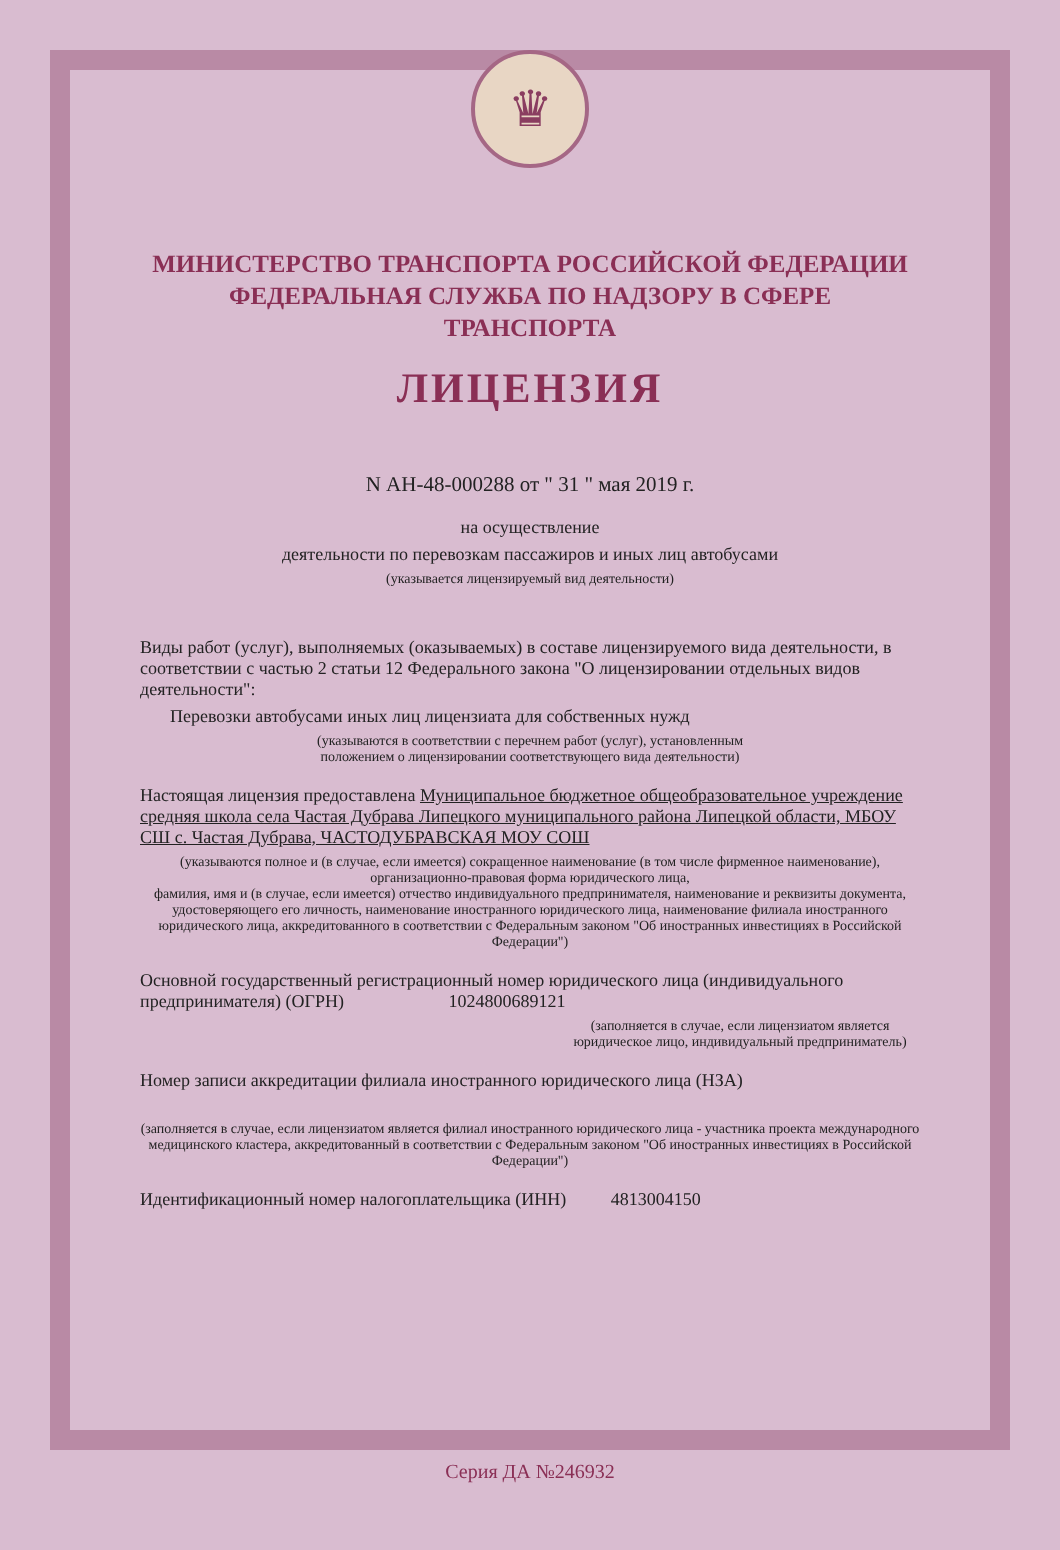♛
МИНИСТЕРСТВО ТРАНСПОРТА РОССИЙСКОЙ ФЕДЕРАЦИИ
ФЕДЕРАЛЬНАЯ СЛУЖБА ПО НАДЗОРУ В СФЕРЕ ТРАНСПОРТА
ЛИЦЕНЗИЯ
N АН-48-000288 от " 31 " мая 2019 г.
на осуществление
деятельности по перевозкам пассажиров и иных лиц автобусами
(указывается лицензируемый вид деятельности)
Виды работ (услуг), выполняемых (оказываемых) в составе лицензируемого вида деятельности, в соответствии с частью 2 статьи 12 Федерального закона "О лицензировании отдельных видов деятельности":
Перевозки автобусами иных лиц лицензиата для собственных нужд
(указываются в соответствии с перечнем работ (услуг), установленным
положением о лицензировании соответствующего вида деятельности)
Настоящая лицензия предоставлена Муниципальное бюджетное общеобразовательное учреждение средняя школа села Частая Дубрава Липецкого муниципального района Липецкой области, МБОУ СШ с. Частая Дубрава, ЧАСТОДУБРАВСКАЯ МОУ СОШ
(указываются полное и (в случае, если имеется) сокращенное наименование (в том числе фирменное наименование), организационно-правовая форма юридического лица,
фамилия, имя и (в случае, если имеется) отчество индивидуального предпринимателя, наименование и реквизиты документа, удостоверяющего его личность, наименование иностранного юридического лица, наименование филиала иностранного юридического лица, аккредитованного в соответствии с Федеральным законом "Об иностранных инвестициях в Российской Федерации")
Основной государственный регистрационный номер юридического лица (индивидуального предпринимателя) (ОГРН) 1024800689121
(заполняется в случае, если лицензиатом является юридическое лицо, индивидуальный предприниматель)
Номер записи аккредитации филиала иностранного юридического лица (НЗА)
(заполняется в случае, если лицензиатом является филиал иностранного юридического лица - участника проекта международного медицинского кластера, аккредитованный в соответствии с Федеральным законом "Об иностранных инвестициях в Российской Федерации")
Идентификационный номер налогоплательщика (ИНН) 4813004150
Серия ДА №246932